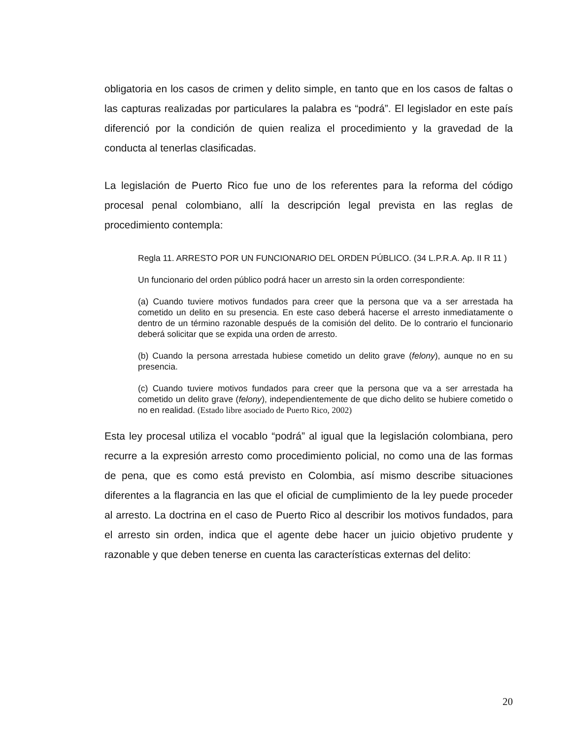obligatoria en los casos de crimen y delito simple, en tanto que en los casos de faltas o las capturas realizadas por particulares la palabra es “podrá”. El legislador en este país diferenció por la condición de quien realiza el procedimiento y la gravedad de la conducta al tenerlas clasificadas.
La legislación de Puerto Rico fue uno de los referentes para la reforma del código procesal penal colombiano, allí la descripción legal prevista en las reglas de procedimiento contempla:
Regla 11. ARRESTO POR UN FUNCIONARIO DEL ORDEN PÚBLICO. (34 L.P.R.A. Ap. II R 11 )
Un funcionario del orden público podrá hacer un arresto sin la orden correspondiente:
(a) Cuando tuviere motivos fundados para creer que la persona que va a ser arrestada ha cometido un delito en su presencia. En este caso deberá hacerse el arresto inmediatamente o dentro de un término razonable después de la comisión del delito. De lo contrario el funcionario deberá solicitar que se expida una orden de arresto.
(b) Cuando la persona arrestada hubiese cometido un delito grave (felony), aunque no en su presencia.
(c) Cuando tuviere motivos fundados para creer que la persona que va a ser arrestada ha cometido un delito grave (felony), independientemente de que dicho delito se hubiere cometido o no en realidad. (Estado libre asociado de Puerto Rico, 2002)
Esta ley procesal utiliza el vocablo “podrá” al igual que la legislación colombiana, pero recurre a la expresión arresto como procedimiento policial, no como una de las formas de pena, que es como está previsto en Colombia, así mismo describe situaciones diferentes a la flagrancia en las que el oficial de cumplimiento de la ley puede proceder al arresto. La doctrina en el caso de Puerto Rico al describir los motivos fundados, para el arresto sin orden, indica que el agente debe hacer un juicio objetivo prudente y razonable y que deben tenerse en cuenta las características externas del delito:
20